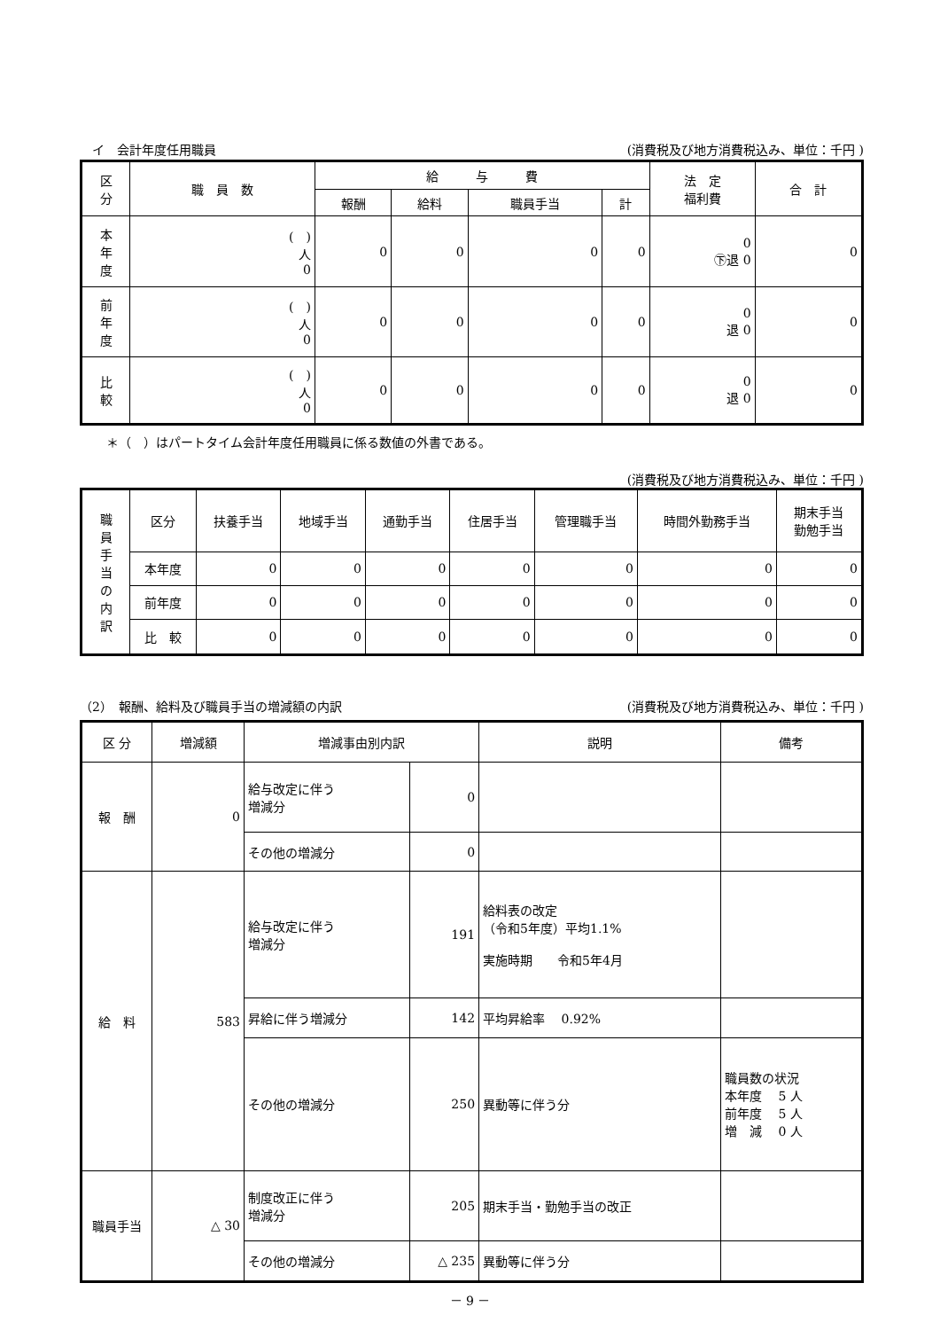イ　会計年度任用職員 (消費税及び地方消費税込み、単位：千円 )
| 区 分 | 職 員 数 | 給 与 費 | | | | 法 定 福利費 | 合 計 |
| --- | --- | --- | --- | --- | --- | --- | --- |
| | | 報酬 | 給料 | 職員手当 | 計 | | |
| 本 年 度 | ( ) 人 0 | 0 | 0 | 0 | 0 | 0 ㊦退 0 | 0 |
| 前 年 度 | ( ) 人 0 | 0 | 0 | 0 | 0 | 0 退 0 | 0 |
| 比 較 | ( ) 人 0 | 0 | 0 | 0 | 0 | 0 退 0 | 0 |
＊（　）はパートタイム会計年度任用職員に係る数値の外書である。
(消費税及び地方消費税込み、単位：千円 )
| 職 員 手 当 の 内 訳 | 区分 | 扶養手当 | 地域手当 | 通勤手当 | 住居手当 | 管理職手当 | 時間外勤務手当 | 期末手当 勤勉手当 |
| --- | --- | --- | --- | --- | --- | --- | --- | --- |
| | 本年度 | 0 | 0 | 0 | 0 | 0 | 0 | 0 |
| | 前年度 | 0 | 0 | 0 | 0 | 0 | 0 | 0 |
| | 比 較 | 0 | 0 | 0 | 0 | 0 | 0 | 0 |
（2）　報酬、給料及び職員手当の増減額の内訳 (消費税及び地方消費税込み、単位：千円 )
| 区 分 | 増減額 | 増減事由別内訳 | | 説明 | 備考 |
| --- | --- | --- | --- | --- | --- |
| 報 酬 | 0 | 給与改定に伴う 増減分 | 0 | | |
| | | その他の増減分 | 0 | | |
| 給 料 | 583 | 給与改定に伴う 増減分 | 191 | 給料表の改定 （令和5年度）平均1.1% 実施時期 令和5年4月 | |
| | | 昇給に伴う増減分 | 142 | 平均昇給率 0.92% | |
| | | その他の増減分 | 250 | 異動等に伴う分 | 職員数の状況 本年度 5 人 前年度 5 人 増 減 0 人 |
| 職員手当 | △ 30 | 制度改正に伴う 増減分 | 205 | 期末手当・勤勉手当の改正 | |
| | | その他の増減分 | △ 235 | 異動等に伴う分 | |
－ 9 －